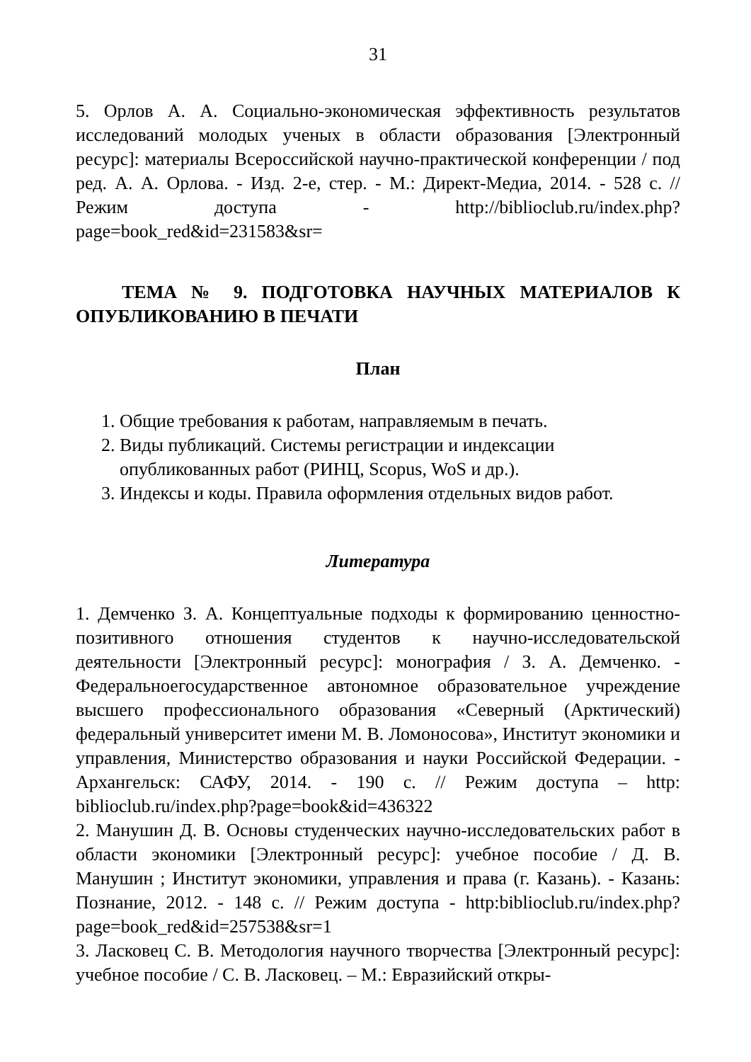31
5. Орлов А. А. Социально-экономическая эффективность результатов исследований молодых ученых в области образования [Электронный ресурс]: материалы Всероссийской научно-практической конференции / под ред. А. А. Орлова. - Изд. 2-е, стер. - М.: Директ-Медиа, 2014. - 528 с. // Режим доступа - http://biblioclub.ru/index.php?page=book_red&id=231583&sr=
ТЕМА № 9. ПОДГОТОВКА НАУЧНЫХ МАТЕРИАЛОВ К ОПУБЛИКОВАНИЮ В ПЕЧАТИ
План
1. Общие требования к работам, направляемым в печать.
2. Виды публикаций. Системы регистрации и индексации опубликованных работ (РИНЦ, Scopus, WoS и др.).
3. Индексы и коды. Правила оформления отдельных видов работ.
Литература
1. Демченко З. А. Концептуальные подходы к формированию ценностно-позитивного отношения студентов к научно-исследовательской деятельности [Электронный ресурс]: монография / З. А. Демченко. - Федеральноегосударственное автономное образовательное учреждение высшего профессионального образования «Северный (Арктический) федеральный университет имени М. В. Ломоносова», Институт экономики и управления, Министерство образования и науки Российской Федерации. - Архангельск: САФУ, 2014. - 190 с. // Режим доступа – http: biblioclub.ru/index.php?page=book&id=436322
2. Манушин Д. В. Основы студенческих научно-исследовательских работ в области экономики [Электронный ресурс]: учебное пособие / Д. В. Манушин ; Институт экономики, управления и права (г. Казань). - Казань: Познание, 2012. - 148 с. // Режим доступа - http:biblioclub.ru/index.php?page=book_red&id=257538&sr=1
3. Ласковец С. В. Методология научного творчества [Электронный ресурс]: учебное пособие / С. В. Ласковец. – М.: Евразийский откры-